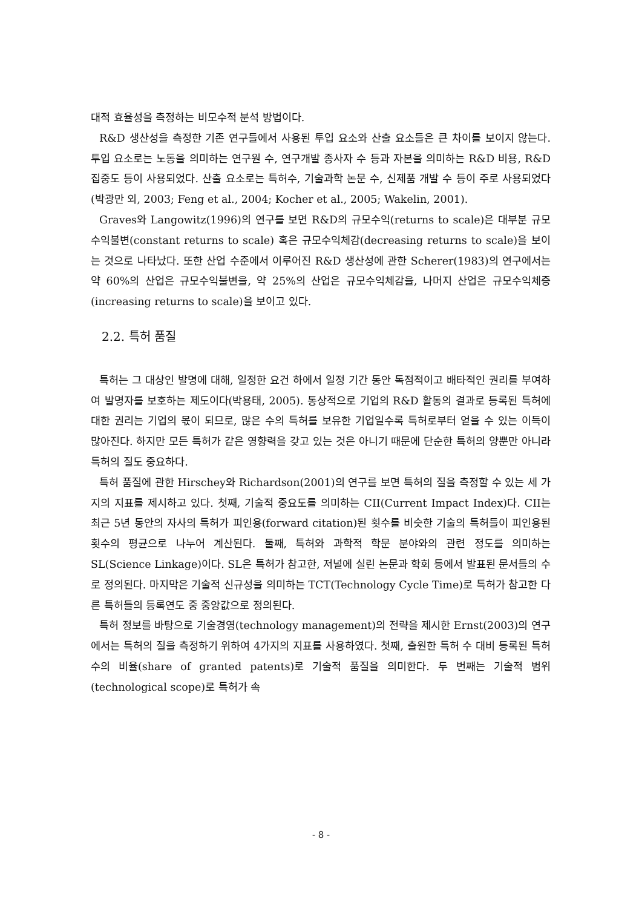대적 효율성을 측정하는 비모수적 분석 방법이다.
R&D 생산성을 측정한 기존 연구들에서 사용된 투입 요소와 산출 요소들은 큰 차이를 보이지 않는다. 투입 요소로는 노동을 의미하는 연구원 수, 연구개발 종사자 수 등과 자본을 의미하는 R&D 비용, R&D 집중도 등이 사용되었다. 산출 요소로는 특허수, 기술과학 논문 수, 신제품 개발 수 등이 주로 사용되었다(박광만 외, 2003; Feng et al., 2004; Kocher et al., 2005; Wakelin, 2001).
Graves와 Langowitz(1996)의 연구를 보면 R&D의 규모수익(returns to scale)은 대부분 규모수익불변(constant returns to scale) 혹은 규모수익체감(decreasing returns to scale)을 보이는 것으로 나타났다. 또한 산업 수준에서 이루어진 R&D 생산성에 관한 Scherer(1983)의 연구에서는 약 60%의 산업은 규모수익불변을, 약 25%의 산업은 규모수익체감을, 나머지 산업은 규모수익체증(increasing returns to scale)을 보이고 있다.
2.2. 특허 품질
특허는 그 대상인 발명에 대해, 일정한 요건 하에서 일정 기간 동안 독점적이고 배타적인 권리를 부여하여 발명자를 보호하는 제도이다(박용태, 2005). 통상적으로 기업의 R&D 활동의 결과로 등록된 특허에 대한 권리는 기업의 몫이 되므로, 많은 수의 특허를 보유한 기업일수록 특허로부터 얻을 수 있는 이득이 많아진다. 하지만 모든 특허가 같은 영향력을 갖고 있는 것은 아니기 때문에 단순한 특허의 양뿐만 아니라 특허의 질도 중요하다.
특허 품질에 관한 Hirschey와 Richardson(2001)의 연구를 보면 특허의 질을 측정할 수 있는 세 가지의 지표를 제시하고 있다. 첫째, 기술적 중요도를 의미하는 CII(Current Impact Index)다. CII는 최근 5년 동안의 자사의 특허가 피인용(forward citation)된 횟수를 비슷한 기술의 특허들이 피인용된 횟수의 평균으로 나누어 계산된다. 둘째, 특허와 과학적 학문 분야와의 관련 정도를 의미하는 SL(Science Linkage)이다. SL은 특허가 참고한, 저널에 실린 논문과 학회 등에서 발표된 문서들의 수로 정의된다. 마지막은 기술적 신규성을 의미하는 TCT(Technology Cycle Time)로 특허가 참고한 다른 특허들의 등록연도 중 중앙값으로 정의된다.
특허 정보를 바탕으로 기술경영(technology management)의 전략을 제시한 Ernst(2003)의 연구에서는 특허의 질을 측정하기 위하여 4가지의 지표를 사용하였다. 첫째, 출원한 특허 수 대비 등록된 특허 수의 비율(share of granted patents)로 기술적 품질을 의미한다. 두 번째는 기술적 범위(technological scope)로 특허가 속
- 8 -